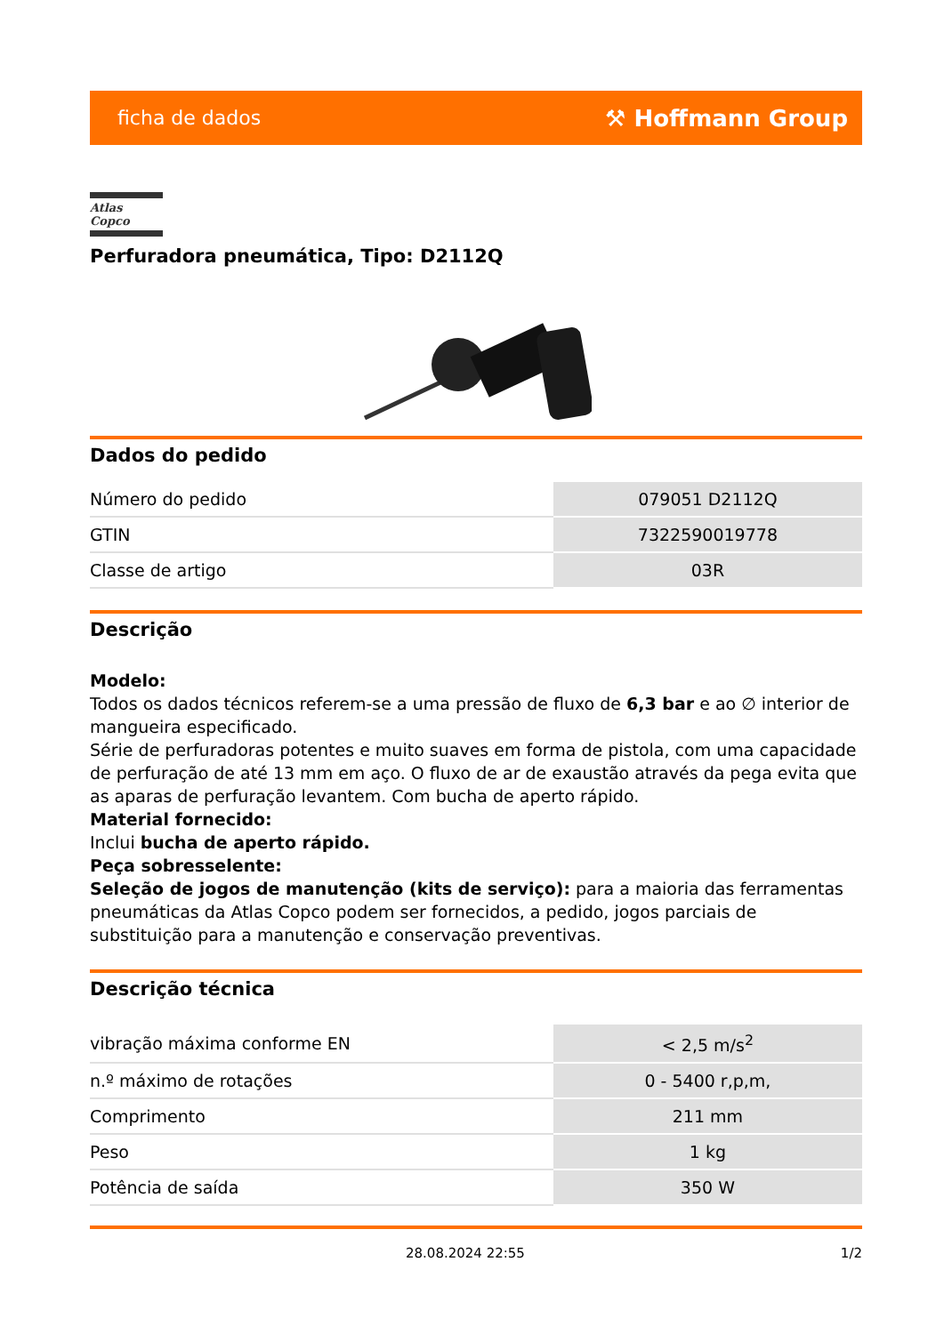ficha de dados ⚒ Hoffmann Group
Atlas Copco
Perfuradora pneumática, Tipo: D2112Q
Dados do pedido
| Número do pedido | 079051 D2112Q |
| GTIN | 7322590019778 |
| Classe de artigo | 03R |
Descrição
Modelo:
Todos os dados técnicos referem-se a uma pressão de fluxo de 6,3 bar e ao ∅ interior de mangueira especificado.
Série de perfuradoras potentes e muito suaves em forma de pistola, com uma capacidade de perfuração de até 13 mm em aço. O fluxo de ar de exaustão através da pega evita que as aparas de perfuração levantem. Com bucha de aperto rápido.
Material fornecido:
Inclui bucha de aperto rápido.
Peça sobresselente:
Seleção de jogos de manutenção (kits de serviço): para a maioria das ferramentas pneumáticas da Atlas Copco podem ser fornecidos, a pedido, jogos parciais de substituição para a manutenção e conservação preventivas.
Descrição técnica
| vibração máxima conforme EN | < 2,5 m/s<sup>2</sup> |
| n.º máximo de rotações | 0 - 5400 r,p,m, |
| Comprimento | 211 mm |
| Peso | 1 kg |
| Potência de saída | 350 W |
28.08.2024 22:55 1/2